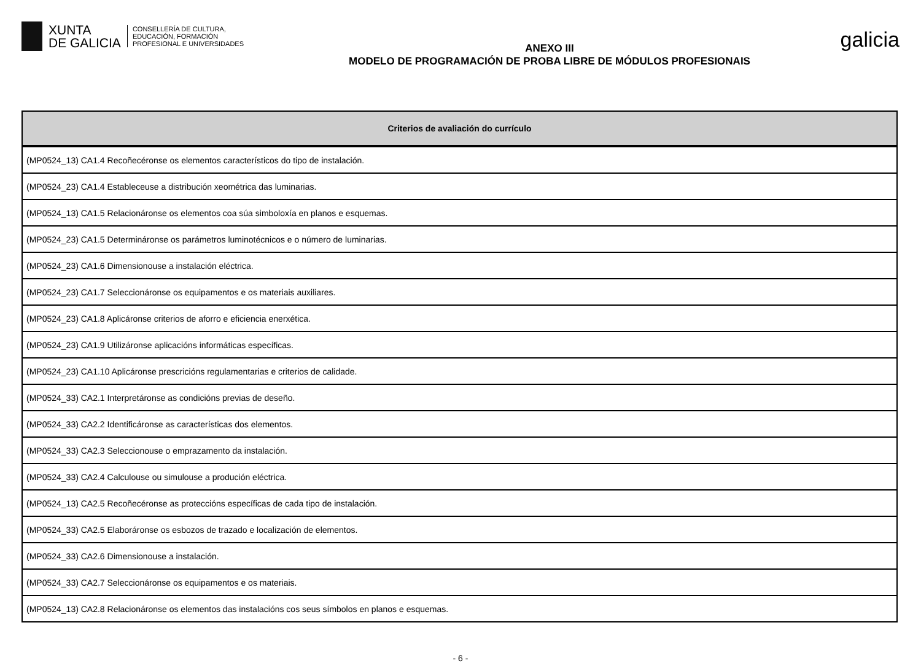XUNTA
DE GALICIA
CONSELLERÍA DE CULTURA,
EDUCACIÓN, FORMACIÓN
PROFESIONAL E UNIVERSIDADES
ANEXO III
MODELO DE PROGRAMACIÓN DE PROBA LIBRE DE MÓDULOS PROFESIONAIS
galicia
| Criterios de avaliación do currículo |
| --- |
| (MP0524_13) CA1.4 Recoñecéronse os elementos característicos do tipo de instalación. |
| (MP0524_23) CA1.4 Estableceuse a distribución xeométrica das luminarias. |
| (MP0524_13) CA1.5 Relacionáronse os elementos coa súa simboloxía en planos e esquemas. |
| (MP0524_23) CA1.5 Determináronse os parámetros luminotécnicos e o número de luminarias. |
| (MP0524_23) CA1.6 Dimensionouse a instalación eléctrica. |
| (MP0524_23) CA1.7 Seleccionáronse os equipamentos e os materiais auxiliares. |
| (MP0524_23) CA1.8 Aplicáronse criterios de aforro e eficiencia enerxética. |
| (MP0524_23) CA1.9 Utilizáronse aplicacións informáticas específicas. |
| (MP0524_23) CA1.10 Aplicáronse prescricións regulamentarias e criterios de calidade. |
| (MP0524_33) CA2.1 Interpretáronse as condicións previas de deseño. |
| (MP0524_33) CA2.2 Identificáronse as características dos elementos. |
| (MP0524_33) CA2.3 Seleccionouse o emprazamento da instalación. |
| (MP0524_33) CA2.4 Calculouse ou simulouse a produción eléctrica. |
| (MP0524_13) CA2.5 Recoñecéronse as proteccións específicas de cada tipo de instalación. |
| (MP0524_33) CA2.5 Elaboráronse os esbozos de trazado e localización de elementos. |
| (MP0524_33) CA2.6 Dimensionouse a instalación. |
| (MP0524_33) CA2.7 Seleccionáronse os equipamentos e os materiais. |
| (MP0524_13) CA2.8 Relacionáronse os elementos das instalacións cos seus símbolos en planos e esquemas. |
- 6 -